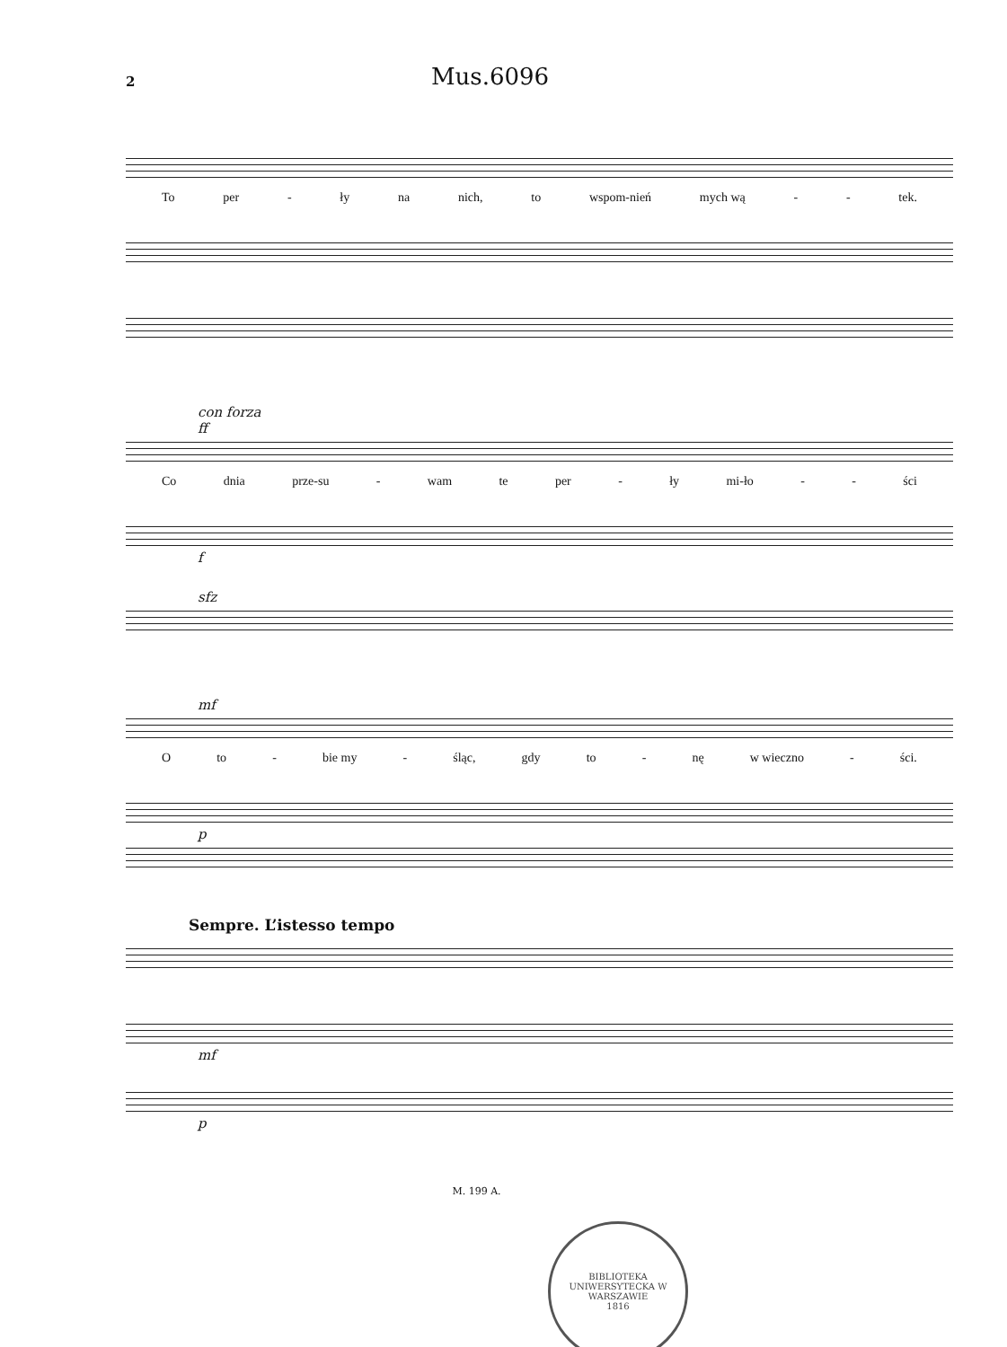2
Mus.6096
To per - ły na nich, to wspom-nień mych wą - - tek.
con forza
ff
Co dnia prze-su - wam te per - ły mi-ło - - ści
f
sfz
mf
Oto - bie my - śląc, gdy to - nę w wieczno - ści.
p
Sempre. L’istesso tempo
mf
p
M. 199 A.
BIBLIOTEKA UNIWERSYTECKA W WARSZAWIE
1816